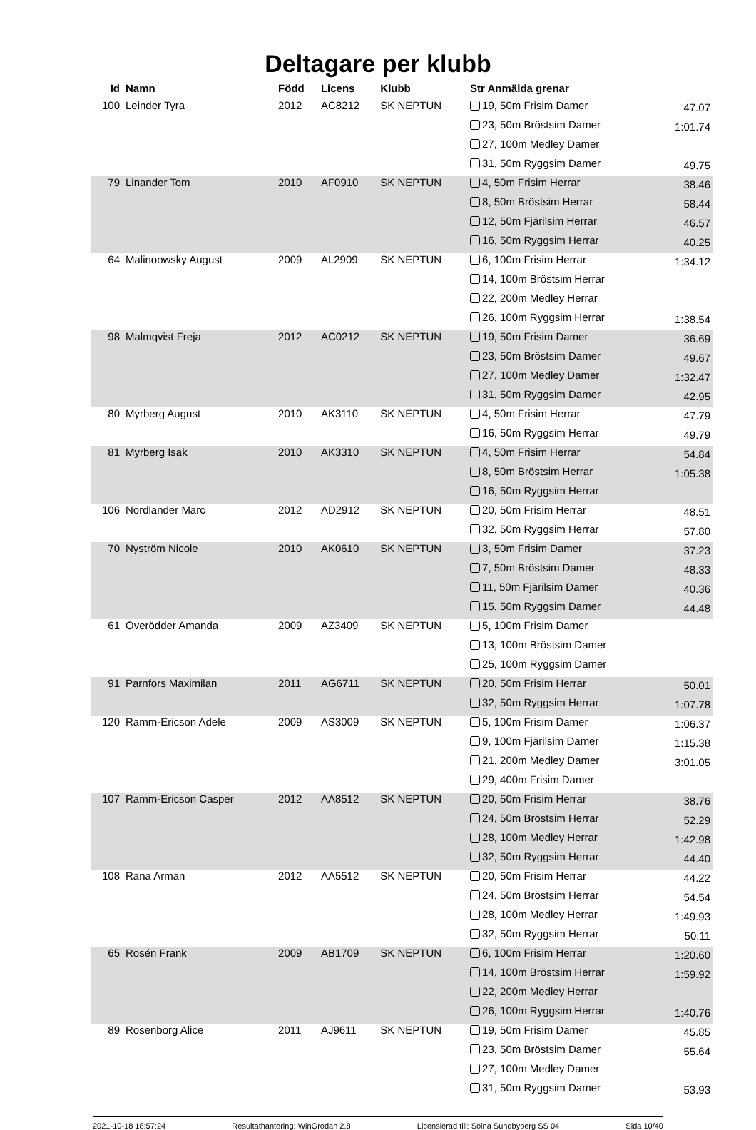Deltagare per klubb
| Id | Namn | Född | Licens | Klubb | Str Anmälda grenar | |
| --- | --- | --- | --- | --- | --- | --- |
| 100 | Leinder Tyra | 2012 | AC8212 | SK NEPTUN | 19, 50m Frisim Damer | 47.07 |
| | | | | | 23, 50m Bröstsim Damer | 1:01.74 |
| | | | | | 27, 100m Medley Damer | |
| | | | | | 31, 50m Ryggsim Damer | 49.75 |
| 79 | Linander Tom | 2010 | AF0910 | SK NEPTUN | 4, 50m Frisim Herrar | 38.46 |
| | | | | | 8, 50m Bröstsim Herrar | 58.44 |
| | | | | | 12, 50m Fjärilsim Herrar | 46.57 |
| | | | | | 16, 50m Ryggsim Herrar | 40.25 |
| 64 | Malinoowsky August | 2009 | AL2909 | SK NEPTUN | 6, 100m Frisim Herrar | 1:34.12 |
| | | | | | 14, 100m Bröstsim Herrar | |
| | | | | | 22, 200m Medley Herrar | |
| | | | | | 26, 100m Ryggsim Herrar | 1:38.54 |
| 98 | Malmqvist Freja | 2012 | AC0212 | SK NEPTUN | 19, 50m Frisim Damer | 36.69 |
| | | | | | 23, 50m Bröstsim Damer | 49.67 |
| | | | | | 27, 100m Medley Damer | 1:32.47 |
| | | | | | 31, 50m Ryggsim Damer | 42.95 |
| 80 | Myrberg August | 2010 | AK3110 | SK NEPTUN | 4, 50m Frisim Herrar | 47.79 |
| | | | | | 16, 50m Ryggsim Herrar | 49.79 |
| 81 | Myrberg Isak | 2010 | AK3310 | SK NEPTUN | 4, 50m Frisim Herrar | 54.84 |
| | | | | | 8, 50m Bröstsim Herrar | 1:05.38 |
| | | | | | 16, 50m Ryggsim Herrar | |
| 106 | Nordlander Marc | 2012 | AD2912 | SK NEPTUN | 20, 50m Frisim Herrar | 48.51 |
| | | | | | 32, 50m Ryggsim Herrar | 57.80 |
| 70 | Nyström Nicole | 2010 | AK0610 | SK NEPTUN | 3, 50m Frisim Damer | 37.23 |
| | | | | | 7, 50m Bröstsim Damer | 48.33 |
| | | | | | 11, 50m Fjärilsim Damer | 40.36 |
| | | | | | 15, 50m Ryggsim Damer | 44.48 |
| 61 | Overödder Amanda | 2009 | AZ3409 | SK NEPTUN | 5, 100m Frisim Damer | |
| | | | | | 13, 100m Bröstsim Damer | |
| | | | | | 25, 100m Ryggsim Damer | |
| 91 | Parnfors Maximilan | 2011 | AG6711 | SK NEPTUN | 20, 50m Frisim Herrar | 50.01 |
| | | | | | 32, 50m Ryggsim Herrar | 1:07.78 |
| 120 | Ramm-Ericson Adele | 2009 | AS3009 | SK NEPTUN | 5, 100m Frisim Damer | 1:06.37 |
| | | | | | 9, 100m Fjärilsim Damer | 1:15.38 |
| | | | | | 21, 200m Medley Damer | 3:01.05 |
| | | | | | 29, 400m Frisim Damer | |
| 107 | Ramm-Ericson Casper | 2012 | AA8512 | SK NEPTUN | 20, 50m Frisim Herrar | 38.76 |
| | | | | | 24, 50m Bröstsim Herrar | 52.29 |
| | | | | | 28, 100m Medley Herrar | 1:42.98 |
| | | | | | 32, 50m Ryggsim Herrar | 44.40 |
| 108 | Rana Arman | 2012 | AA5512 | SK NEPTUN | 20, 50m Frisim Herrar | 44.22 |
| | | | | | 24, 50m Bröstsim Herrar | 54.54 |
| | | | | | 28, 100m Medley Herrar | 1:49.93 |
| | | | | | 32, 50m Ryggsim Herrar | 50.11 |
| 65 | Rosén Frank | 2009 | AB1709 | SK NEPTUN | 6, 100m Frisim Herrar | 1:20.60 |
| | | | | | 14, 100m Bröstsim Herrar | 1:59.92 |
| | | | | | 22, 200m Medley Herrar | |
| | | | | | 26, 100m Ryggsim Herrar | 1:40.76 |
| 89 | Rosenborg Alice | 2011 | AJ9611 | SK NEPTUN | 19, 50m Frisim Damer | 45.85 |
| | | | | | 23, 50m Bröstsim Damer | 55.64 |
| | | | | | 27, 100m Medley Damer | |
| | | | | | 31, 50m Ryggsim Damer | 53.93 |
2021-10-18 18:57:24 Resultathantering: WinGrodan 2.8 Licensierad till: Solna Sundbyberg SS 04 Sida 10/40